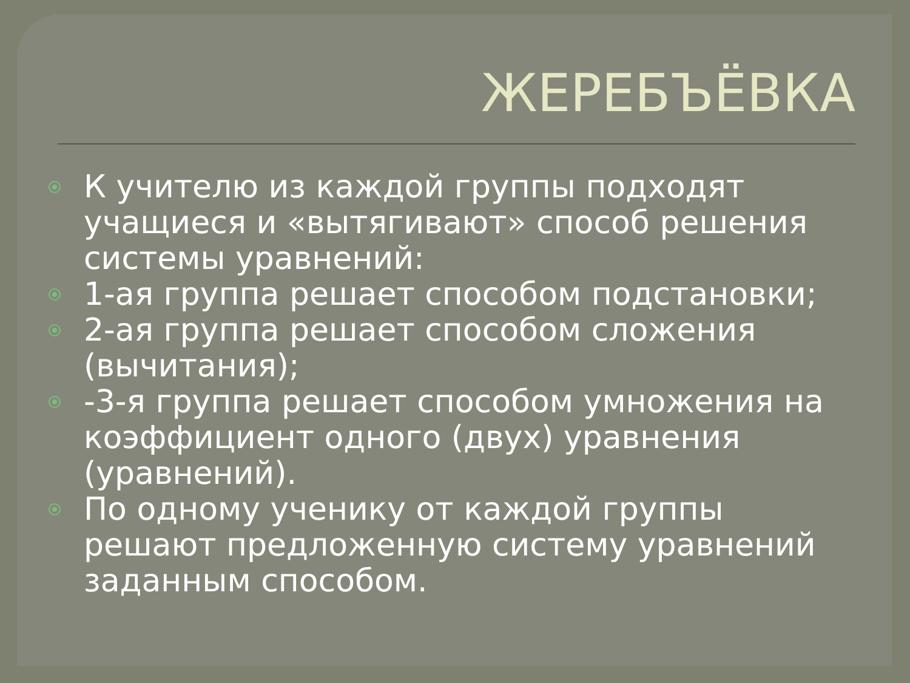ЖЕРЕБЪЁВКА
К учителю из каждой группы подходят учащиеся и «вытягивают» способ решения системы уравнений:
1-ая группа решает способом подстановки;
2-ая группа решает способом сложения (вычитания);
-3-я группа решает способом умножения на коэффициент одного (двух) уравнения (уравнений).
По одному ученику от каждой группы решают предложенную систему уравнений заданным способом.